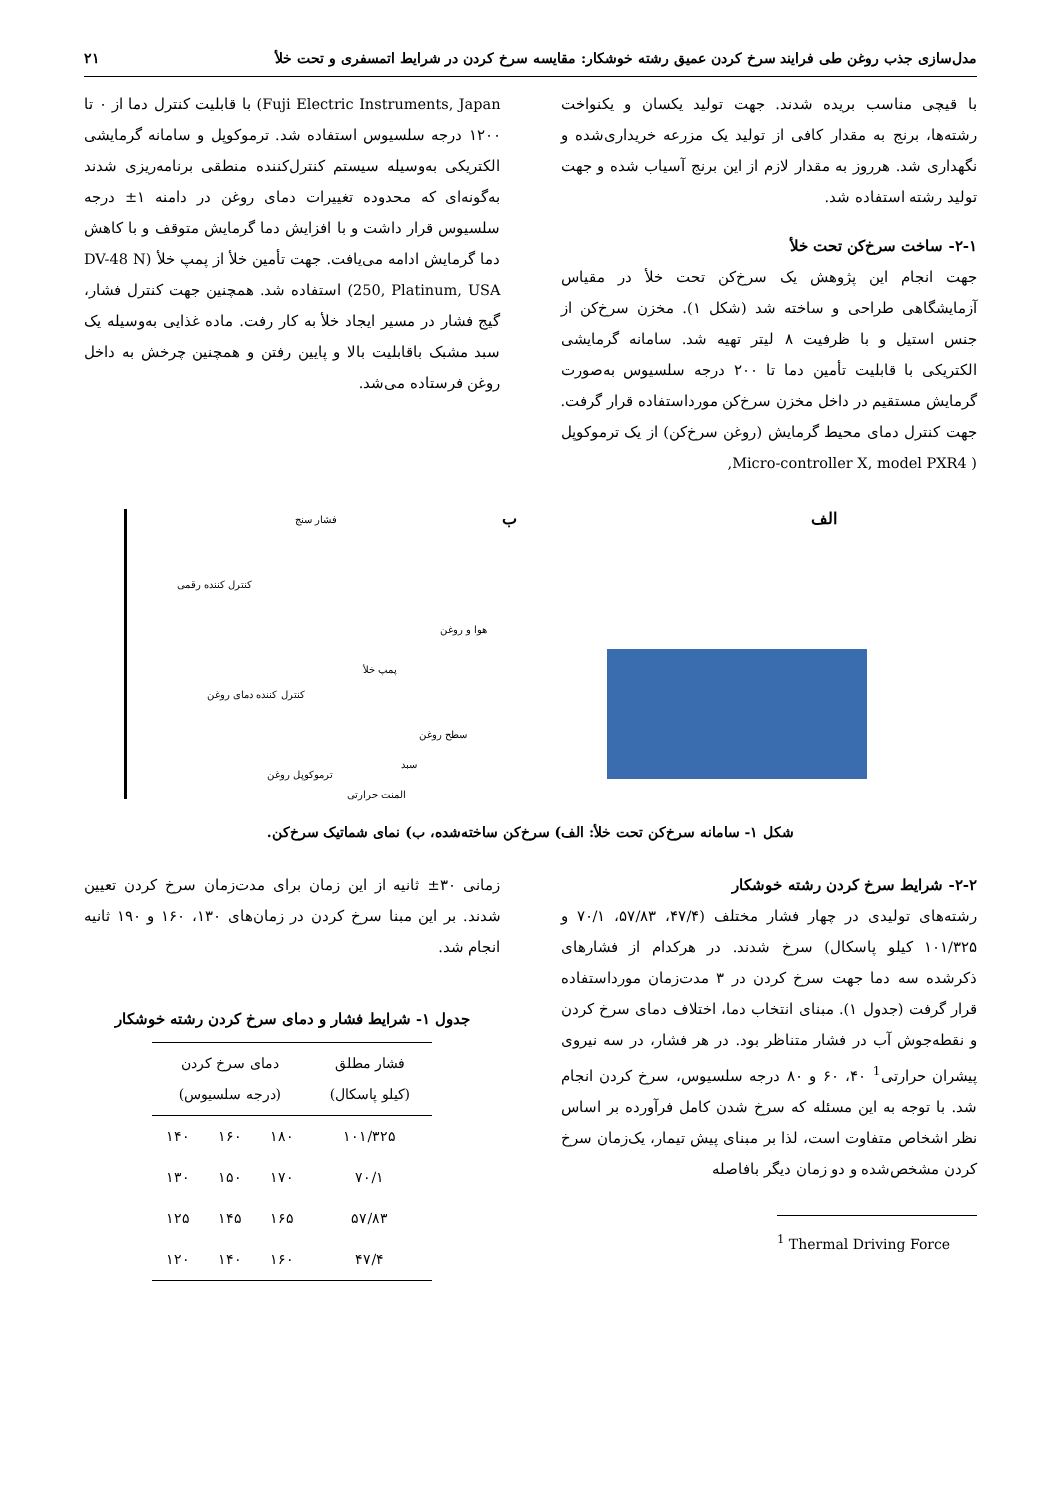مدل‌سازی جذب روغن طی فرایند سرخ کردن عمیق رشته خوشکار: مقایسه سرخ کردن در شرایط اتمسفری و تحت خلأ ۲۱
با قیچی مناسب بریده شدند. جهت تولید یکسان و یکنواخت رشته‌ها، برنج به مقدار کافی از تولید یک مزرعه خریداری‌شده و نگهداری شد. هرروز به مقدار لازم از این برنج آسیاب شده و جهت تولید رشته استفاده شد.
۲-۱- ساخت سرخ‌کن تحت خلأ
جهت انجام این پژوهش یک سرخ‌کن تحت خلأ در مقیاس آزمایشگاهی طراحی و ساخته شد (شکل ۱). مخزن سرخ‌کن از جنس استیل و با ظرفیت ۸ لیتر تهیه شد. سامانه گرمایشی الکتریکی با قابلیت تأمین دما تا ۲۰۰ درجه سلسیوس به‌صورت گرمایش مستقیم در داخل مخزن سرخ‌کن مورداستفاده قرار گرفت. جهت کنترل دمای محیط گرمایش (روغن سرخ‌کن) از یک ترموکوپل ( Micro-controller X, model PXR4,
Fuji Electric Instruments, Japan) با قابلیت کنترل دما از ۰ تا ۱۲۰۰ درجه سلسیوس استفاده شد. ترموکوپل و سامانه گرمایشی الکتریکی به‌وسیله سیستم کنترل‌کننده منطقی برنامه‌ریزی شدند به‌گونه‌ای که محدوده تغییرات دمای روغن در دامنه ۱± درجه سلسیوس قرار داشت و با افزایش دما گرمایش متوقف و با کاهش دما گرمایش ادامه می‌یافت. جهت تأمین خلأ از پمپ خلأ (DV-48 N 250, Platinum, USA) استفاده شد. همچنین جهت کنترل فشار، گیج فشار در مسیر ایجاد خلأ به کار رفت. ماده غذایی به‌وسیله یک سبد مشبک باقابلیت بالا و پایین رفتن و همچنین چرخش به داخل روغن فرستاده می‌شد.
الف
ب فشار سنج
کنترل کننده رقمی
هوا و روغن
پمپ خلأ
کنترل کننده دمای روغن
سطح روغن
سبد
ترموکوپل روغن
المنت حرارتی
شکل ۱- سامانه سرخ‌کن تحت خلأ: الف) سرخ‌کن ساخته‌شده، ب) نمای شماتیک سرخ‌کن.
۲-۲- شرایط سرخ کردن رشته خوشکار
رشته‌های تولیدی در چهار فشار مختلف (۴۷/۴، ۵۷/۸۳، ۷۰/۱ و ۱۰۱/۳۲۵ کیلو پاسکال) سرخ شدند. در هرکدام از فشارهای ذکرشده سه دما جهت سرخ کردن در ۳ مدت‌زمان مورداستفاده قرار گرفت (جدول ۱). مبنای انتخاب دما، اختلاف دمای سرخ کردن و نقطه‌جوش آب در فشار متناظر بود. در هر فشار، در سه نیروی پیشران حرارتی<sup>1</sup> ۴۰، ۶۰ و ۸۰ درجه سلسیوس، سرخ کردن انجام شد. با توجه به این مسئله که سرخ شدن کامل فرآورده بر اساس نظر اشخاص متفاوت است، لذا بر مبنای پیش تیمار، یک‌زمان سرخ کردن مشخص‌شده و دو زمان دیگر بافاصله
<sup>1</sup> Thermal Driving Force
زمانی ۳۰± ثانیه از این زمان برای مدت‌زمان سرخ کردن تعیین شدند. بر این مبنا سرخ کردن در زمان‌های ۱۳۰، ۱۶۰ و ۱۹۰ ثانیه انجام شد.
جدول ۱- شرایط فشار و دمای سرخ کردن رشته خوشکار
| فشار مطلق (کیلو پاسکال) | دمای سرخ کردن (درجه سلسیوس) | | |
| --- | --- | --- | --- |
| ۱۰۱/۳۲۵ | ۱۸۰ | ۱۶۰ | ۱۴۰ |
| ۷۰/۱ | ۱۷۰ | ۱۵۰ | ۱۳۰ |
| ۵۷/۸۳ | ۱۶۵ | ۱۴۵ | ۱۲۵ |
| ۴۷/۴ | ۱۶۰ | ۱۴۰ | ۱۲۰ |